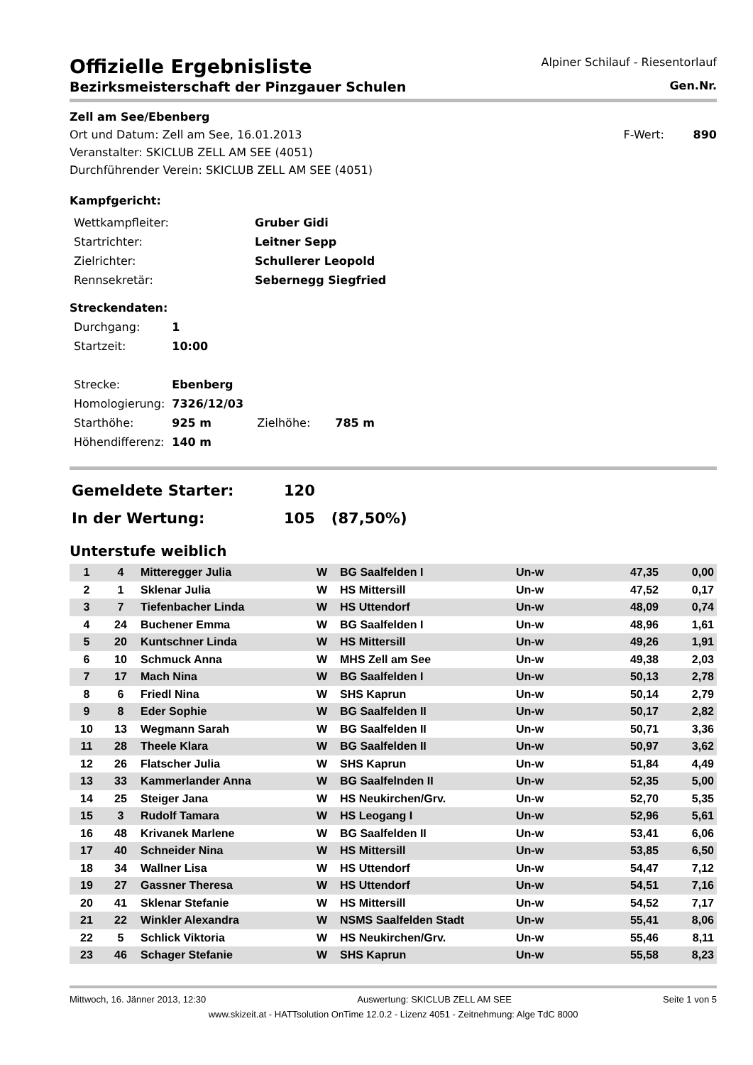Offizielle Ergebnisliste
Bezirksmeisterschaft der Pinzgauer Schulen
Alpiner Schilauf - Riesentorlauf
Gen.Nr.
Zell am See/Ebenberg
Ort und Datum: Zell am See, 16.01.2013
F-Wert: 890
Veranstalter: SKICLUB ZELL AM SEE (4051)
Durchführender Verein: SKICLUB ZELL AM SEE (4051)
Kampfgericht:
| Wettkampfleiter: | Gruber Gidi |
| Startrichter: | Leitner Sepp |
| Zielrichter: | Schullerer Leopold |
| Rennsekretär: | Sebernegg Siegfried |
Streckendaten:
| Durchgang: | 1 | | |
| Startzeit: | 10:00 | | |
| Strecke: | Ebenberg | | |
| Homologierung: | 7326/12/03 | | |
| Starthöhe: | 925 m | Zielhöhe: | 785 m |
| Höhendifferenz: | 140 m | | |
| Gemeldete Starter: | 120 | |
| In der Wertung: | 105 | (87,50%) |
Unterstufe weiblich
| 1 | 4 | Mitteregger Julia | W | BG Saalfelden I | Un-w | 47,35 | 0,00 |
| 2 | 1 | Sklenar Julia | W | HS Mittersill | Un-w | 47,52 | 0,17 |
| 3 | 7 | Tiefenbacher Linda | W | HS Uttendorf | Un-w | 48,09 | 0,74 |
| 4 | 24 | Buchener Emma | W | BG Saalfelden I | Un-w | 48,96 | 1,61 |
| 5 | 20 | Kuntschner Linda | W | HS Mittersill | Un-w | 49,26 | 1,91 |
| 6 | 10 | Schmuck Anna | W | MHS Zell am See | Un-w | 49,38 | 2,03 |
| 7 | 17 | Mach Nina | W | BG Saalfelden I | Un-w | 50,13 | 2,78 |
| 8 | 6 | Friedl Nina | W | SHS Kaprun | Un-w | 50,14 | 2,79 |
| 9 | 8 | Eder Sophie | W | BG Saalfelden II | Un-w | 50,17 | 2,82 |
| 10 | 13 | Wegmann Sarah | W | BG Saalfelden II | Un-w | 50,71 | 3,36 |
| 11 | 28 | Theele Klara | W | BG Saalfelden II | Un-w | 50,97 | 3,62 |
| 12 | 26 | Flatscher Julia | W | SHS Kaprun | Un-w | 51,84 | 4,49 |
| 13 | 33 | Kammerlander Anna | W | BG Saalfelnden II | Un-w | 52,35 | 5,00 |
| 14 | 25 | Steiger Jana | W | HS Neukirchen/Grv. | Un-w | 52,70 | 5,35 |
| 15 | 3 | Rudolf Tamara | W | HS Leogang I | Un-w | 52,96 | 5,61 |
| 16 | 48 | Krivanek Marlene | W | BG Saalfelden II | Un-w | 53,41 | 6,06 |
| 17 | 40 | Schneider Nina | W | HS Mittersill | Un-w | 53,85 | 6,50 |
| 18 | 34 | Wallner Lisa | W | HS Uttendorf | Un-w | 54,47 | 7,12 |
| 19 | 27 | Gassner Theresa | W | HS Uttendorf | Un-w | 54,51 | 7,16 |
| 20 | 41 | Sklenar Stefanie | W | HS Mittersill | Un-w | 54,52 | 7,17 |
| 21 | 22 | Winkler Alexandra | W | NSMS Saalfelden Stadt | Un-w | 55,41 | 8,06 |
| 22 | 5 | Schlick Viktoria | W | HS Neukirchen/Grv. | Un-w | 55,46 | 8,11 |
| 23 | 46 | Schager Stefanie | W | SHS Kaprun | Un-w | 55,58 | 8,23 |
Mittwoch, 16. Jänner 2013, 12:30 Auswertung: SKICLUB ZELL AM SEE Seite 1 von 5
www.skizeit.at - HATTsolution OnTime 12.0.2 - Lizenz 4051 - Zeitnehmung: Alge TdC 8000